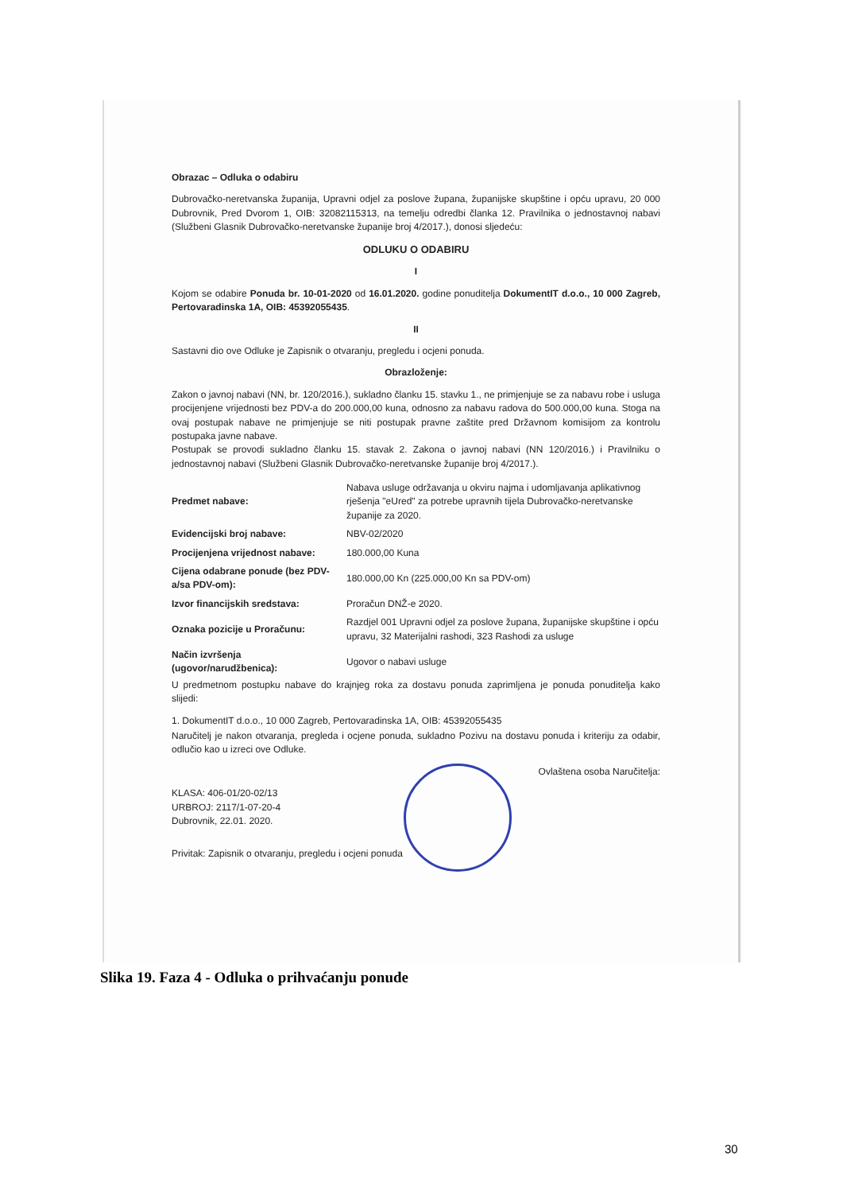Obrazac – Odluka o odabiru
Dubrovačko-neretvanska županija, Upravni odjel za poslove župana, županijske skupštine i opću upravu, 20 000 Dubrovnik, Pred Dvorom 1, OIB: 32082115313, na temelju odredbi članka 12. Pravilnika o jednostavnoj nabavi (Službeni Glasnik Dubrovačko-neretvanske županije broj 4/2017.), donosi sljedeću:
ODLUKU O ODABIRU
I
Kojom se odabire Ponuda br. 10-01-2020 od 16.01.2020. godine ponuditelja DokumentIT d.o.o., 10 000 Zagreb, Pertovaradinska 1A, OIB: 45392055435.
II
Sastavni dio ove Odluke je Zapisnik o otvaranju, pregledu i ocjeni ponuda.
Obrazloženje:
Zakon o javnoj nabavi (NN, br. 120/2016.), sukladno članku 15. stavku 1., ne primjenjuje se za nabavu robe i usluga procijenjene vrijednosti bez PDV-a do 200.000,00 kuna, odnosno za nabavu radova do 500.000,00 kuna. Stoga na ovaj postupak nabave ne primjenjuje se niti postupak pravne zaštite pred Državnom komisijom za kontrolu postupaka javne nabave.
Postupak se provodi sukladno članku 15. stavak 2. Zakona o javnoj nabavi (NN 120/2016.) i Pravilniku o jednostavnoj nabavi (Službeni Glasnik Dubrovačko-neretvanske županije broj 4/2017.).
| Predmet nabave: | Nabava usluge održavanja u okviru najma i udomljavanja aplikativnog rješenja "eUred" za potrebe upravnih tijela Dubrovačko-neretvanske županije za 2020. |
| Evidencijski broj nabave: | NBV-02/2020 |
| Procijenjena vrijednost nabave: | 180.000,00 Kuna |
| Cijena odabrane ponude (bez PDV-a/sa PDV-om): | 180.000,00 Kn (225.000,00 Kn sa PDV-om) |
| Izvor financijskih sredstava: | Proračun DNŽ-e 2020. |
| Oznaka pozicije u Proračunu: | Razdjel 001 Upravni odjel za poslove župana, županijske skupštine i opću upravu, 32 Materijalni rashodi, 323 Rashodi za usluge |
| Način izvršenja (ugovor/narudžbenica): | Ugovor o nabavi usluge |
U predmetnom postupku nabave do krajnjeg roka za dostavu ponuda zaprimljena je ponuda ponuditelja kako slijedi:
1. DokumentIT d.o.o., 10 000 Zagreb, Pertovaradinska 1A, OIB: 45392055435
Naručitelj je nakon otvaranja, pregleda i ocjene ponuda, sukladno Pozivu na dostavu ponuda i kriteriju za odabir, odlučio kao u izreci ove Odluke.
Ovlaštena osoba Naručitelja:
KLASA: 406-01/20-02/13
URBROJ: 2117/1-07-20-4
Dubrovnik, 22.01. 2020.
Privitak: Zapisnik o otvaranju, pregledu i ocjeni ponuda
Slika 19. Faza 4 - Odluka o prihvaćanju ponude
30